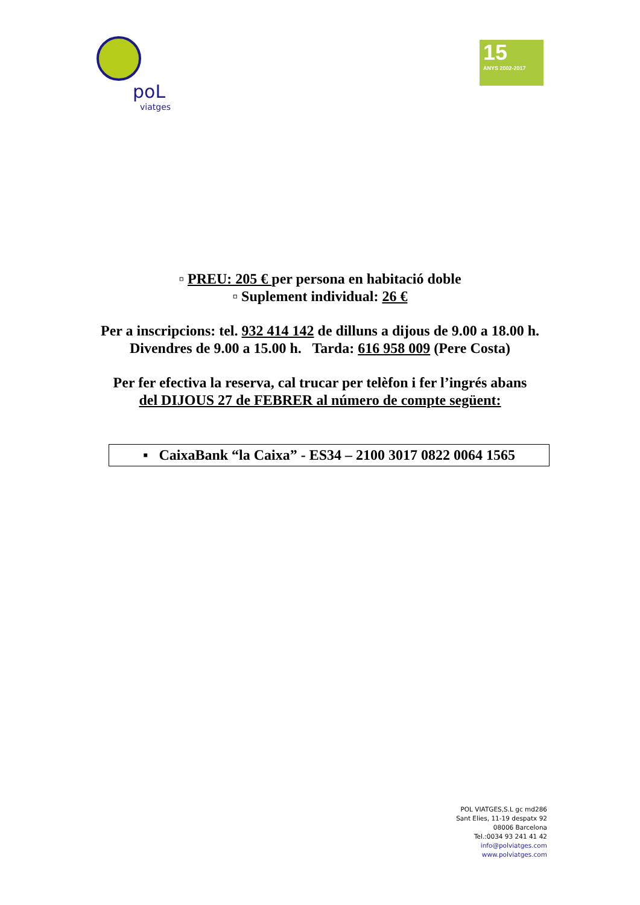poL
viatges
15
ANYS 2002-2017
▫ PREU: 205 € per persona en habitació doble
▫ Suplement individual: 26 €
Per a inscripcions: tel. 932 414 142 de dilluns a dijous de 9.00 a 18.00 h.
Divendres de 9.00 a 15.00 h. Tarda: 616 958 009 (Pere Costa)
Per fer efectiva la reserva, cal trucar per telèfon i fer l’ingrés abans
del DIJOUS 27 de FEBRER al número de compte següent:
▪ CaixaBank “la Caixa” - ES34 – 2100 3017 0822 0064 1565
POL VIATGES,S.L gc md286
Sant Elies, 11-19 despatx 92
08006 Barcelona
Tel.:0034 93 241 41 42
info@polviatges.com
www.polviatges.com